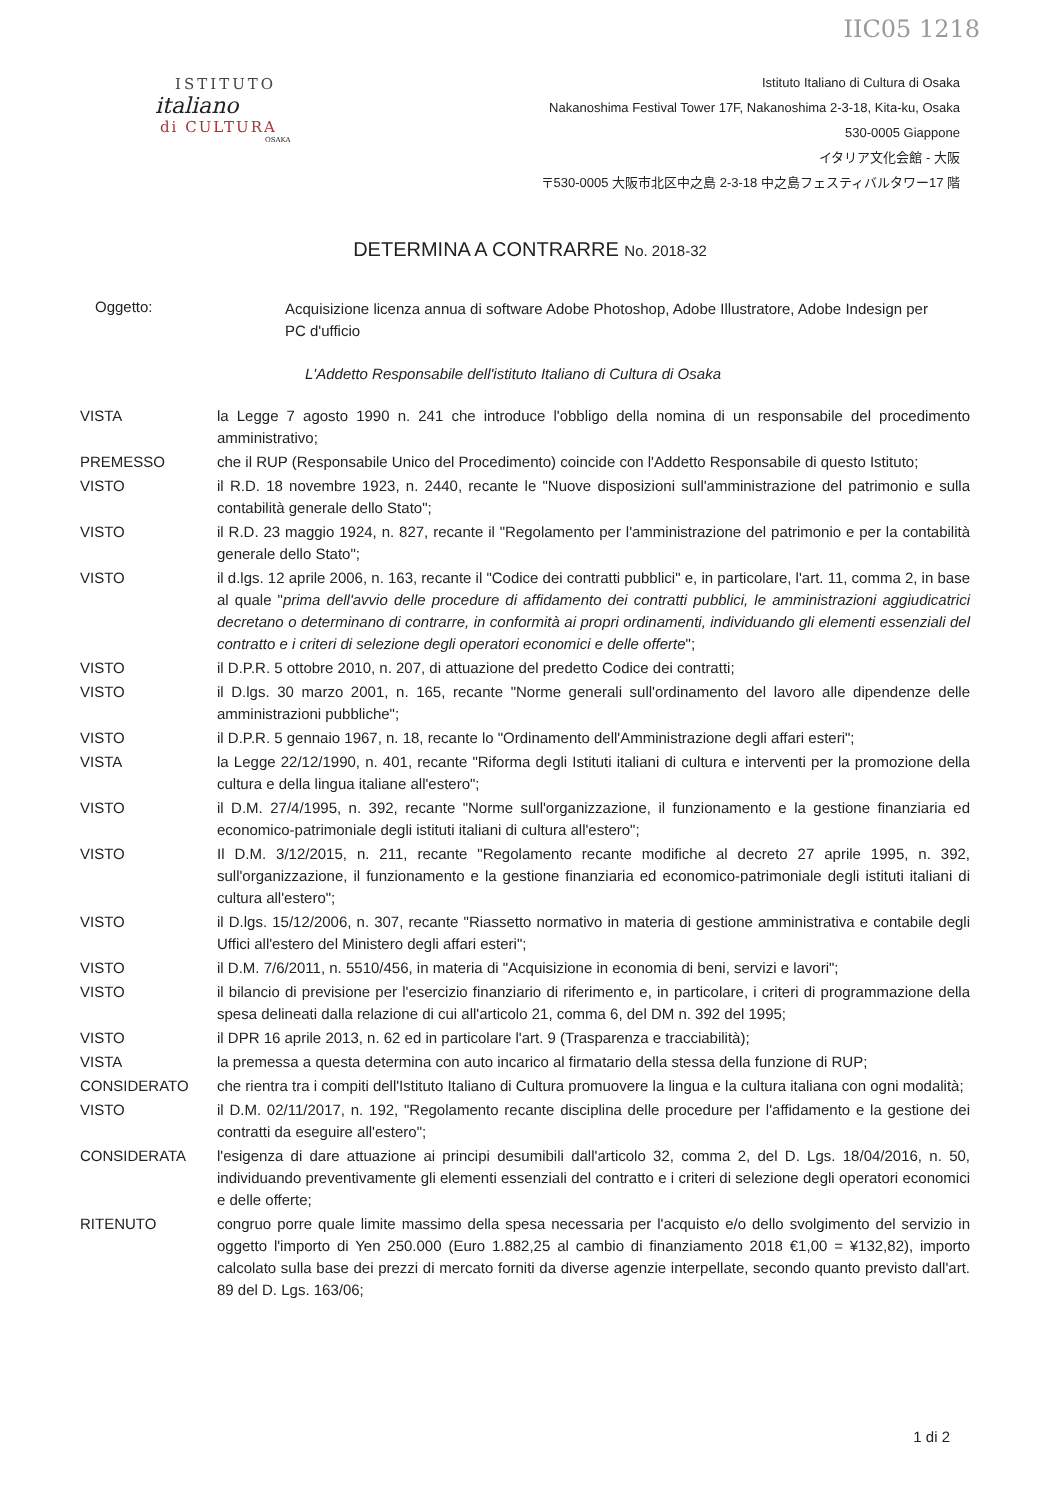IIC05 1218
ISTITUTO
italiano
di CULTURA
OSAKA
Istituto Italiano di Cultura di Osaka
Nakanoshima Festival Tower 17F, Nakanoshima 2-3-18, Kita-ku, Osaka
530-0005 Giappone
イタリア文化会館 - 大阪
〒530-0005 大阪市北区中之島 2-3-18 中之島フェスティバルタワー17 階
DETERMINA A CONTRARRE No. 2018-32
Oggetto:
Acquisizione licenza annua di software Adobe Photoshop, Adobe Illustratore, Adobe Indesign per PC d'ufficio
L'Addetto Responsabile dell'istituto Italiano di Cultura di Osaka
VISTA la Legge 7 agosto 1990 n. 241 che introduce l'obbligo della nomina di un responsabile del procedimento amministrativo;
PREMESSO che il RUP (Responsabile Unico del Procedimento) coincide con l'Addetto Responsabile di questo Istituto;
VISTO il R.D. 18 novembre 1923, n. 2440, recante le "Nuove disposizioni sull'amministrazione del patrimonio e sulla contabilità generale dello Stato";
VISTO il R.D. 23 maggio 1924, n. 827, recante il "Regolamento per l'amministrazione del patrimonio e per la contabilità generale dello Stato";
VISTO il d.lgs. 12 aprile 2006, n. 163, recante il "Codice dei contratti pubblici" e, in particolare, l'art. 11, comma 2, in base al quale "prima dell'avvio delle procedure di affidamento dei contratti pubblici, le amministrazioni aggiudicatrici decretano o determinano di contrarre, in conformità ai propri ordinamenti, individuando gli elementi essenziali del contratto e i criteri di selezione degli operatori economici e delle offerte";
VISTO il D.P.R. 5 ottobre 2010, n. 207, di attuazione del predetto Codice dei contratti;
VISTO il D.lgs. 30 marzo 2001, n. 165, recante "Norme generali sull'ordinamento del lavoro alle dipendenze delle amministrazioni pubbliche";
VISTO il D.P.R. 5 gennaio 1967, n. 18, recante lo "Ordinamento dell'Amministrazione degli affari esteri";
VISTA la Legge 22/12/1990, n. 401, recante "Riforma degli Istituti italiani di cultura e interventi per la promozione della cultura e della lingua italiane all'estero";
VISTO il D.M. 27/4/1995, n. 392, recante "Norme sull'organizzazione, il funzionamento e la gestione finanziaria ed economico-patrimoniale degli istituti italiani di cultura all'estero";
VISTO Il D.M. 3/12/2015, n. 211, recante "Regolamento recante modifiche al decreto 27 aprile 1995, n. 392, sull'organizzazione, il funzionamento e la gestione finanziaria ed economico-patrimoniale degli istituti italiani di cultura all'estero";
VISTO il D.lgs. 15/12/2006, n. 307, recante "Riassetto normativo in materia di gestione amministrativa e contabile degli Uffici all'estero del Ministero degli affari esteri";
VISTO il D.M. 7/6/2011, n. 5510/456, in materia di "Acquisizione in economia di beni, servizi e lavori";
VISTO il bilancio di previsione per l'esercizio finanziario di riferimento e, in particolare, i criteri di programmazione della spesa delineati dalla relazione di cui all'articolo 21, comma 6, del DM n. 392 del 1995;
VISTO il DPR 16 aprile 2013, n. 62 ed in particolare l'art. 9 (Trasparenza e tracciabilità);
VISTA la premessa a questa determina con auto incarico al firmatario della stessa della funzione di RUP;
CONSIDERATO che rientra tra i compiti dell'Istituto Italiano di Cultura promuovere la lingua e la cultura italiana con ogni modalità;
VISTO il D.M. 02/11/2017, n. 192, "Regolamento recante disciplina delle procedure per l'affidamento e la gestione dei contratti da eseguire all'estero";
CONSIDERATA l'esigenza di dare attuazione ai principi desumibili dall'articolo 32, comma 2, del D. Lgs. 18/04/2016, n. 50, individuando preventivamente gli elementi essenziali del contratto e i criteri di selezione degli operatori economici e delle offerte;
RITENUTO congruo porre quale limite massimo della spesa necessaria per l'acquisto e/o dello svolgimento del servizio in oggetto l'importo di Yen 250.000 (Euro 1.882,25 al cambio di finanziamento 2018 €1,00 = ¥132,82), importo calcolato sulla base dei prezzi di mercato forniti da diverse agenzie interpellate, secondo quanto previsto dall'art. 89 del D. Lgs. 163/06;
1 di 2